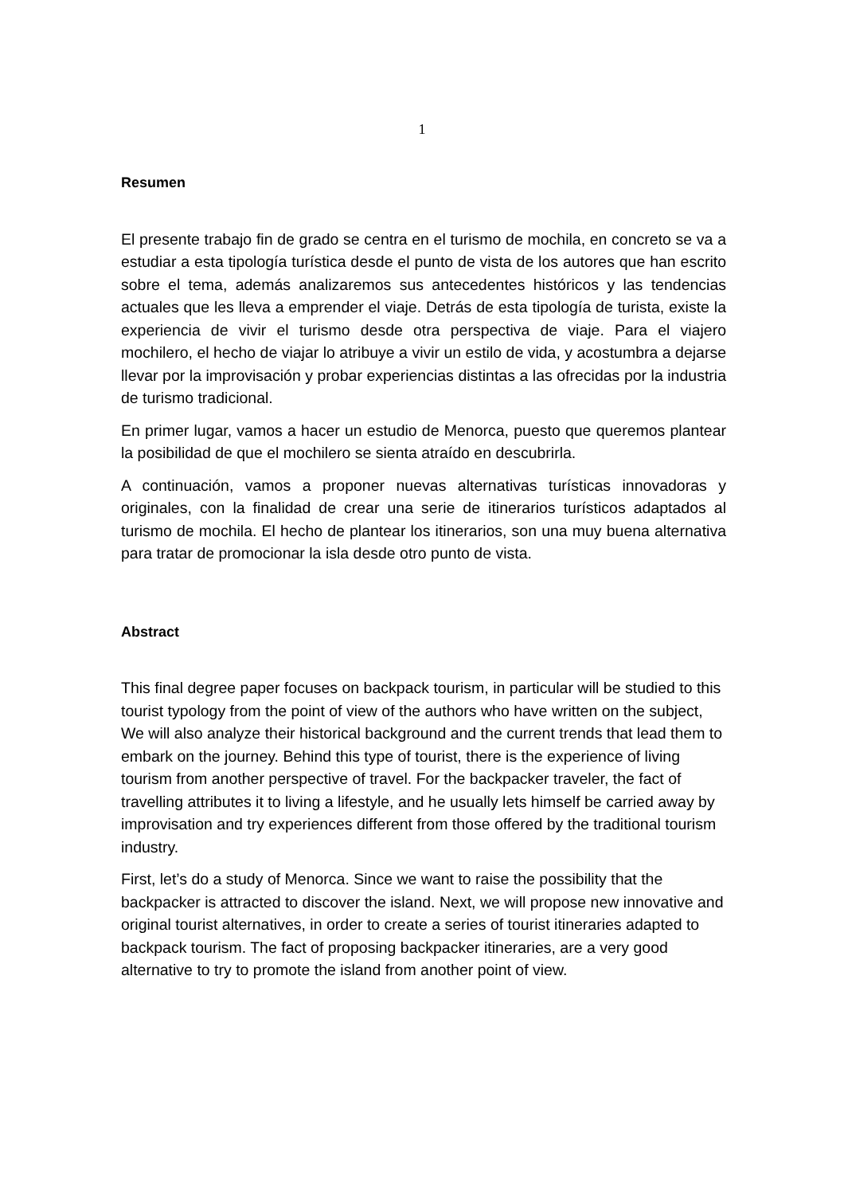1
Resumen
El presente trabajo fin de grado se centra en el turismo de mochila, en concreto se va a estudiar a esta tipología turística desde el punto de vista de los autores que han escrito sobre el tema, además analizaremos sus antecedentes históricos y las tendencias actuales que les lleva a emprender el viaje. Detrás de esta tipología de turista, existe la experiencia de vivir el turismo desde otra perspectiva de viaje. Para el viajero mochilero, el hecho de viajar lo atribuye a vivir un estilo de vida, y acostumbra a dejarse llevar por la improvisación y probar experiencias distintas a las ofrecidas por la industria de turismo tradicional.
En primer lugar, vamos a hacer un estudio de Menorca, puesto que queremos plantear la posibilidad de que el mochilero se sienta atraído en descubrirla.
A continuación, vamos a proponer nuevas alternativas turísticas innovadoras y originales, con la finalidad de crear una serie de itinerarios turísticos adaptados al turismo de mochila. El hecho de plantear los itinerarios, son una muy buena alternativa para tratar de promocionar la isla desde otro punto de vista.
Abstract
This final degree paper focuses on backpack tourism, in particular will be studied to this tourist typology from the point of view of the authors who have written on the subject, We will also analyze their historical background and the current trends that lead them to embark on the journey. Behind this type of tourist, there is the experience of living tourism from another perspective of travel. For the backpacker traveler, the fact of travelling attributes it to living a lifestyle, and he usually lets himself be carried away by improvisation and try experiences different from those offered by the traditional tourism industry.
First, let’s do a study of Menorca. Since we want to raise the possibility that the backpacker is attracted to discover the island. Next, we will propose new innovative and original tourist alternatives, in order to create a series of tourist itineraries adapted to backpack tourism. The fact of proposing backpacker itineraries, are a very good alternative to try to promote the island from another point of view.